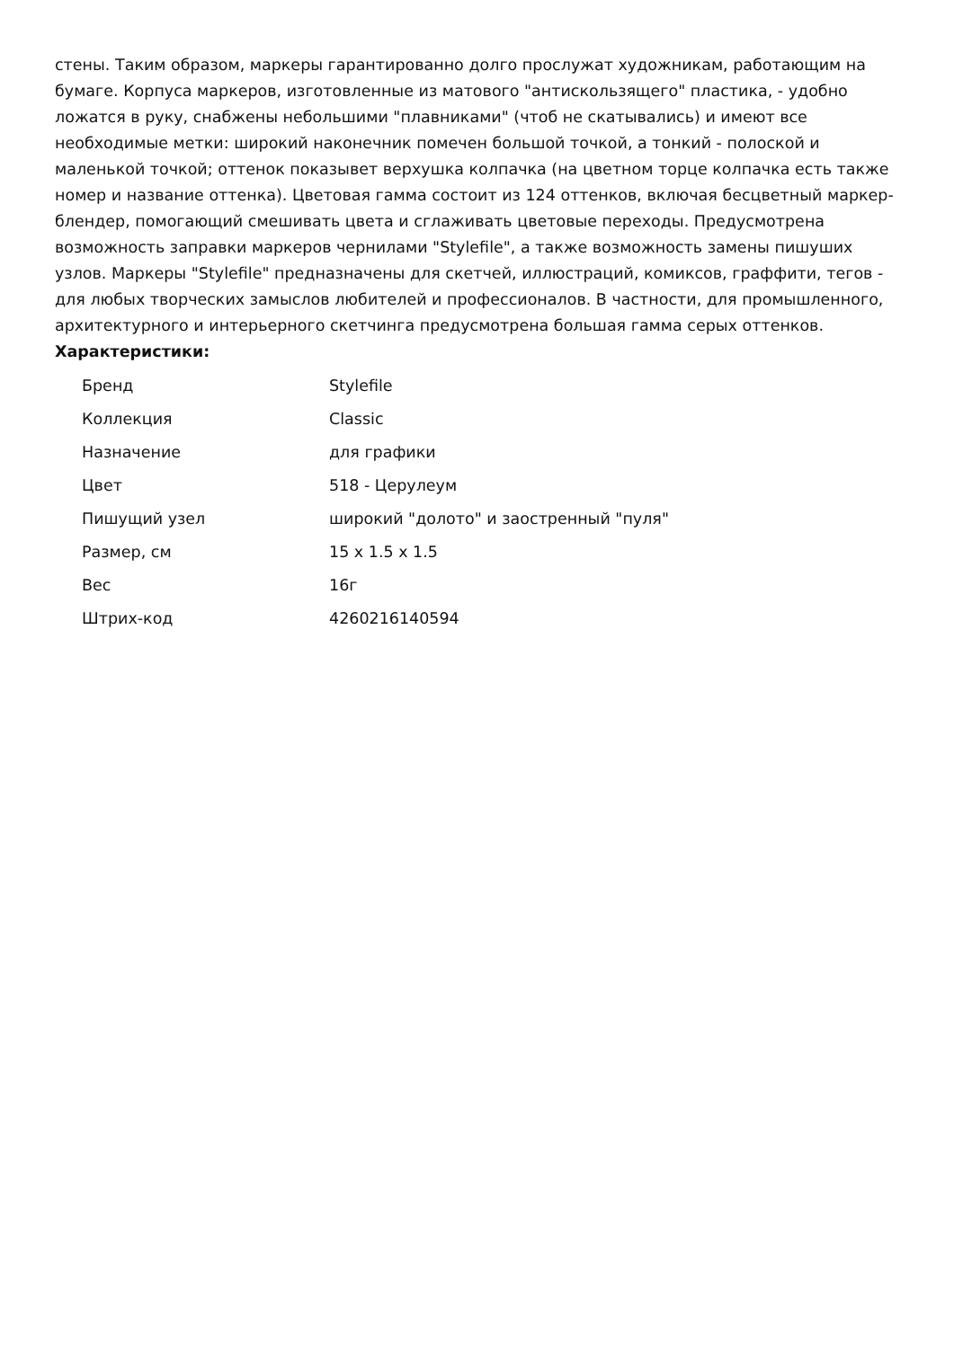стены. Таким образом, маркеры гарантированно долго прослужат художникам, работающим на бумаге. Корпуса маркеров, изготовленные из матового "антискользящего" пластика, - удобно ложатся в руку, снабжены небольшими "плавниками" (чтоб не скатывались) и имеют все необходимые метки: широкий наконечник помечен большой точкой, а тонкий - полоской и маленькой точкой; оттенок показывет верхушка колпачка (на цветном торце колпачка есть также номер и название оттенка). Цветовая гамма состоит из 124 оттенков, включая бесцветный маркер-блендер, помогающий смешивать цвета и сглаживать цветовые переходы. Предусмотрена возможность заправки маркеров чернилами "Stylefile", а также возможность замены пишуших узлов. Маркеры "Stylefile" предназначены для скетчей, иллюстраций, комиксов, граффити, тегов - для любых творческих замыслов любителей и профессионалов. В частности, для промышленного, архитектурного и интерьерного скетчинга предусмотрена большая гамма серых оттенков. Характеристики:
| Бренд | Stylefile |
| Коллекция | Classic |
| Назначение | для графики |
| Цвет | 518 - Церулеум |
| Пишущий узел | широкий "долото" и заостренный "пуля" |
| Размер, см | 15 x 1.5 x 1.5 |
| Вес | 16г |
| Штрих-код | 4260216140594 |